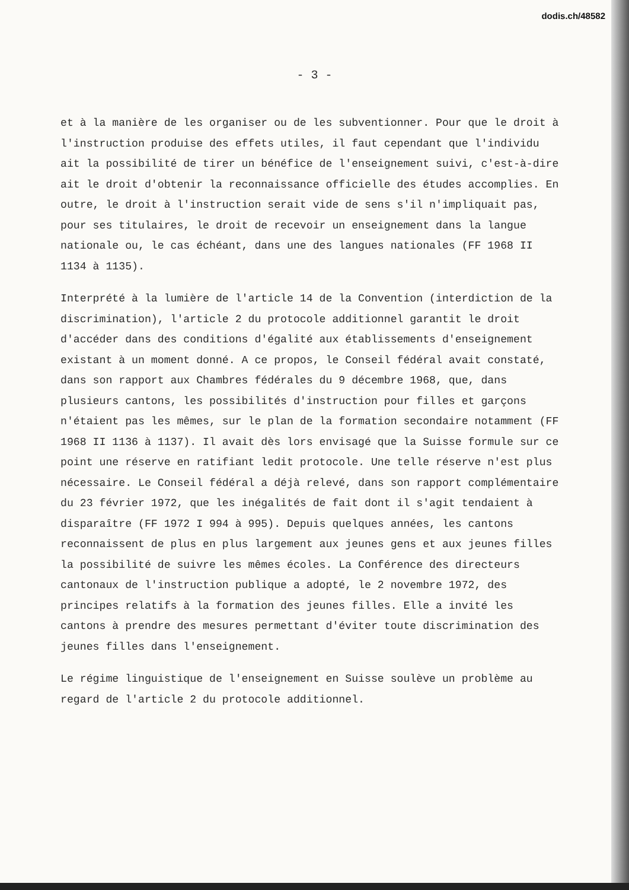dodis.ch/48582
- 3 -
et à la manière de les organiser ou de les subventionner. Pour que le droit à l'instruction produise des effets utiles, il faut cependant que l'individu ait la possibilité de tirer un bénéfice de l'enseignement suivi, c'est-à-dire ait le droit d'obtenir la reconnaissance officielle des études accomplies. En outre, le droit à l'instruction serait vide de sens s'il n'impliquait pas, pour ses titulaires, le droit de recevoir un enseignement dans la langue nationale ou, le cas échéant, dans une des langues nationales (FF 1968 II 1134 à 1135).
Interprété à la lumière de l'article 14 de la Convention (interdiction de la discrimination), l'article 2 du protocole additionnel garantit le droit d'accéder dans des conditions d'égalité aux établissements d'enseignement existant à un moment donné. A ce propos, le Conseil fédéral avait constaté, dans son rapport aux Chambres fédérales du 9 décembre 1968, que, dans plusieurs cantons, les possibilités d'instruction pour filles et garçons n'étaient pas les mêmes, sur le plan de la formation secondaire notamment (FF 1968 II 1136 à 1137). Il avait dès lors envisagé que la Suisse formule sur ce point une réserve en ratifiant ledit protocole. Une telle réserve n'est plus nécessaire. Le Conseil fédéral a déjà relevé, dans son rapport complémentaire du 23 février 1972, que les inégalités de fait dont il s'agit tendaient à disparaître (FF 1972 I 994 à 995). Depuis quelques années, les cantons reconnaissent de plus en plus largement aux jeunes gens et aux jeunes filles la possibilité de suivre les mêmes écoles. La Conférence des directeurs cantonaux de l'instruction publique a adopté, le 2 novembre 1972, des principes relatifs à la formation des jeunes filles. Elle a invité les cantons à prendre des mesures permettant d'éviter toute discrimination des jeunes filles dans l'enseignement.
Le régime linguistique de l'enseignement en Suisse soulève un problème au regard de l'article 2 du protocole additionnel.